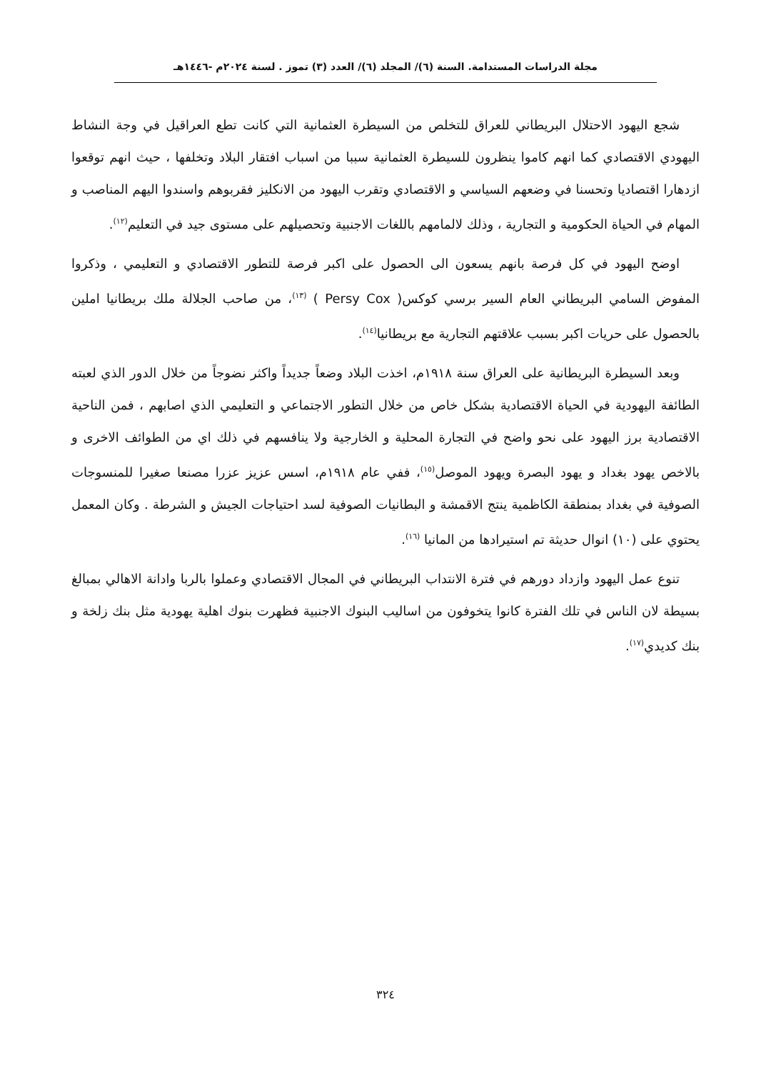مجلة الدراسات المستدامة. السنة (٦)/ المجلد (٦)/ العدد (٣) تموز . لسنة ٢٠٢٤م -١٤٤٦هـ
شجع اليهود الاحتلال البريطاني للعراق للتخلص من السيطرة العثمانية التي كانت تطع العراقيل في وجة النشاط اليهودي الاقتصادي كما انهم كاموا ينظرون للسيطرة العثمانية سببا من اسباب افتقار البلاد وتخلفها ، حيث انهم توقعوا ازدهارا اقتصاديا وتحسنا في وضعهم السياسي و الاقتصادي وتقرب اليهود من الانكليز فقربوهم واسندوا اليهم المناصب و المهام في الحياة الحكومية و التجارية ، وذلك لالمامهم باللغات الاجنبية وتحصيلهم على مستوى جيد في التعليم<sup>(١٢)</sup>.
اوضح اليهود في كل فرصة بانهم يسعون الى الحصول على اكبر فرصة للتطور الاقتصادي و التعليمي ، وذكروا المفوض السامي البريطاني العام السير برسي كوكس( Persy Cox ) <sup>(١٣)</sup>، من صاحب الجلالة ملك بريطانيا املين بالحصول على حريات اكبر بسبب علاقتهم التجارية مع بريطانيا<sup>(١٤)</sup>.
وبعد السيطرة البريطانية على العراق سنة ١٩١٨م، اخذت البلاد وضعاً جديداً واكثر نضوجاً من خلال الدور الذي لعبته الطائفة اليهودية في الحياة الاقتصادية بشكل خاص من خلال التطور الاجتماعي و التعليمي الذي اصابهم ، فمن الناحية الاقتصادية برز اليهود على نحو واضح في التجارة المحلية و الخارجية ولا ينافسهم في ذلك اي من الطوائف الاخرى و بالاخص يهود بغداد و يهود البصرة ويهود الموصل<sup>(١٥)</sup>، ففي عام ١٩١٨م، اسس عزيز عزرا مصنعا صغيرا للمنسوجات الصوفية في بغداد بمنطقة الكاظمية ينتج الاقمشة و البطانيات الصوفية لسد احتياجات الجيش و الشرطة . وكان المعمل يحتوي على (١٠) انوال حديثة تم استيرادها من المانيا <sup>(١٦)</sup>.
تنوع عمل اليهود وازداد دورهم في فترة الانتداب البريطاني في المجال الاقتصادي وعملوا بالربا وادانة الاهالي بمبالغ بسيطة لان الناس في تلك الفترة كانوا يتخوفون من اساليب البنوك الاجنبية فظهرت بنوك اهلية يهودية مثل بنك زلخة و بنك كديدي<sup>(١٧)</sup>.
٣٢٤